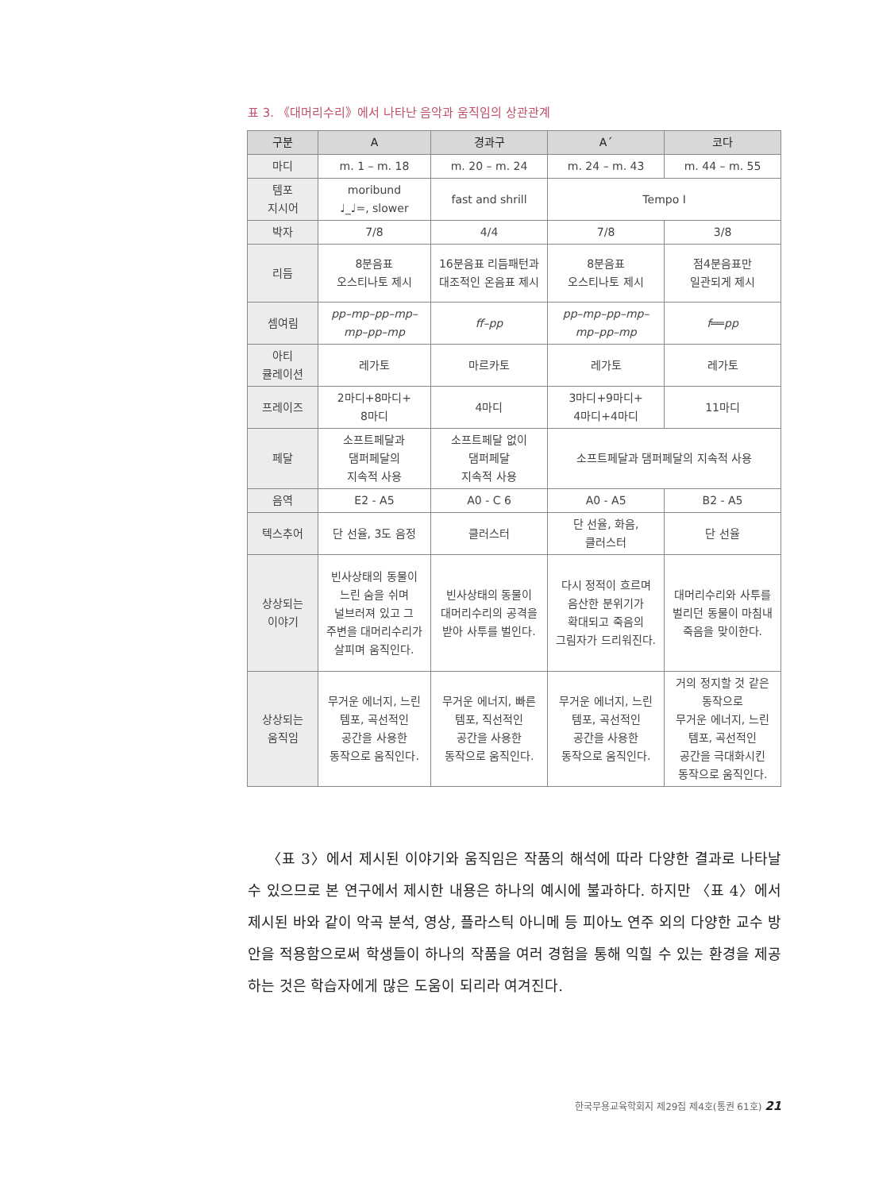표 3. 《대머리수리》에서 나타난 음악과 움직임의 상관관계
| 구분 | A | 경과구 | A´ | 코다 |
| --- | --- | --- | --- | --- |
| 마디 | m. 1 – m. 18 | m. 20 – m. 24 | m. 24 – m. 43 | m. 44 – m. 55 |
| 템포 지시어 | moribund ♩_♩=, slower | fast and shrill | Tempo I | |
| 박자 | 7/8 | 4/4 | 7/8 | 3/8 |
| 리듬 | 8분음표 오스티나토 제시 | 16분음표 리듬패턴과 대조적인 온음표 제시 | 8분음표 오스티나토 제시 | 점4분음표만 일관되게 제시 |
| 셈여림 | pp–mp–pp–mp– mp–pp–mp | ff–pp | pp–mp–pp–mp– mp–pp–mp | f ══ pp |
| 아티 큘레이션 | 레가토 | 마르카토 | 레가토 | 레가토 |
| 프레이즈 | 2마디+8마디+ 8마디 | 4마디 | 3마디+9마디+ 4마디+4마디 | 11마디 |
| 페달 | 소프트페달과 댐퍼페달의 지속적 사용 | 소프트페달 없이 댐퍼페달 지속적 사용 | 소프트페달과 댐퍼페달의 지속적 사용 | |
| 음역 | E2 - A5 | A0 - C 6 | A0 - A5 | B2 - A5 |
| 텍스추어 | 단 선율, 3도 음정 | 클러스터 | 단 선율, 화음, 클러스터 | 단 선율 |
| 상상되는 이야기 | 빈사상태의 동물이 느린 숨을 쉬며 널브러져 있고 그 주변을 대머리수리가 살피며 움직인다. | 빈사상태의 동물이 대머리수리의 공격을 받아 사투를 벌인다. | 다시 정적이 흐르며 음산한 분위기가 확대되고 죽음의 그림자가 드리워진다. | 대머리수리와 사투를 벌리던 동물이 마침내 죽음을 맞이한다. |
| 상상되는 움직임 | 무거운 에너지, 느린 템포, 곡선적인 공간을 사용한 동작으로 움직인다. | 무거운 에너지, 빠른 템포, 직선적인 공간을 사용한 동작으로 움직인다. | 무거운 에너지, 느린 템포, 곡선적인 공간을 사용한 동작으로 움직인다. | 거의 정지할 것 같은 동작으로 무거운 에너지, 느린 템포, 곡선적인 공간을 극대화시킨 동작으로 움직인다. |
〈표 3〉에서 제시된 이야기와 움직임은 작품의 해석에 따라 다양한 결과로 나타날 수 있으므로 본 연구에서 제시한 내용은 하나의 예시에 불과하다. 하지만 〈표 4〉에서 제시된 바와 같이 악곡 분석, 영상, 플라스틱 아니메 등 피아노 연주 외의 다양한 교수 방안을 적용함으로써 학생들이 하나의 작품을 여러 경험을 통해 익힐 수 있는 환경을 제공하는 것은 학습자에게 많은 도움이 되리라 여겨진다.
한국무용교육학회지 제29집 제4호(통권 61호) 21